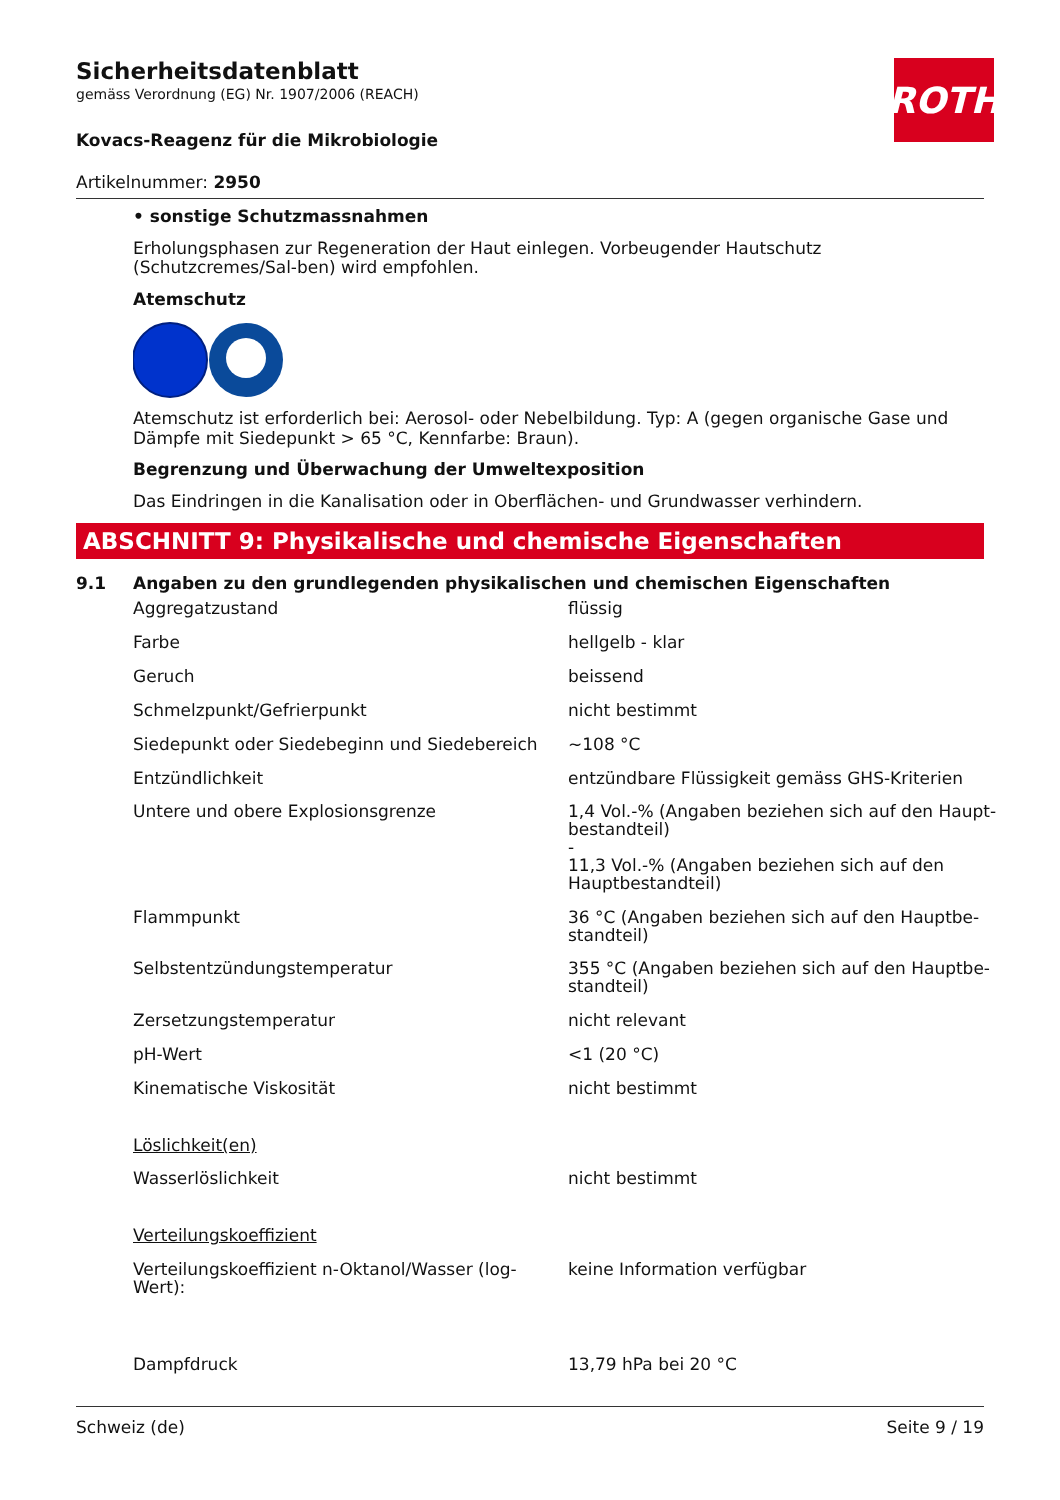ROTH
Sicherheitsdatenblatt
gemäss Verordnung (EG) Nr. 1907/2006 (REACH)
Kovacs-Reagenz für die Mikrobiologie
Artikelnummer: 2950
• sonstige Schutzmassnahmen
Erholungsphasen zur Regeneration der Haut einlegen. Vorbeugender Hautschutz (Schutzcremes/Sal-ben) wird empfohlen.
Atemschutz
Atemschutz ist erforderlich bei: Aerosol- oder Nebelbildung. Typ: A (gegen organische Gase und Dämpfe mit Siedepunkt > 65 °C, Kennfarbe: Braun).
Begrenzung und Überwachung der Umweltexposition
Das Eindringen in die Kanalisation oder in Oberflächen- und Grundwasser verhindern.
ABSCHNITT 9: Physikalische und chemische Eigenschaften
9.1 Angaben zu den grundlegenden physikalischen und chemischen Eigenschaften
| Aggregatzustand | flüssig |
| Farbe | hellgelb - klar |
| Geruch | beissend |
| Schmelzpunkt/Gefrierpunkt | nicht bestimmt |
| Siedepunkt oder Siedebeginn und Siedebereich | ~108 °C |
| Entzündlichkeit | entzündbare Flüssigkeit gemäss GHS-Kriterien |
| Untere und obere Explosionsgrenze | 1,4 Vol.-% (Angaben beziehen sich auf den Haupt-bestandteil) - 11,3 Vol.-% (Angaben beziehen sich auf den Hauptbestandteil) |
| Flammpunkt | 36 °C (Angaben beziehen sich auf den Hauptbe-standteil) |
| Selbstentzündungstemperatur | 355 °C (Angaben beziehen sich auf den Hauptbe-standteil) |
| Zersetzungstemperatur | nicht relevant |
| pH-Wert | <1 (20 °C) |
| Kinematische Viskosität | nicht bestimmt |
| Löslichkeit(en) | |
| Wasserlöslichkeit | nicht bestimmt |
| Verteilungskoeffizient | |
| Verteilungskoeffizient n-Oktanol/Wasser (log-Wert): | keine Information verfügbar |
| Dampfdruck | 13,79 hPa bei 20 °C |
Schweiz (de) Seite 9 / 19